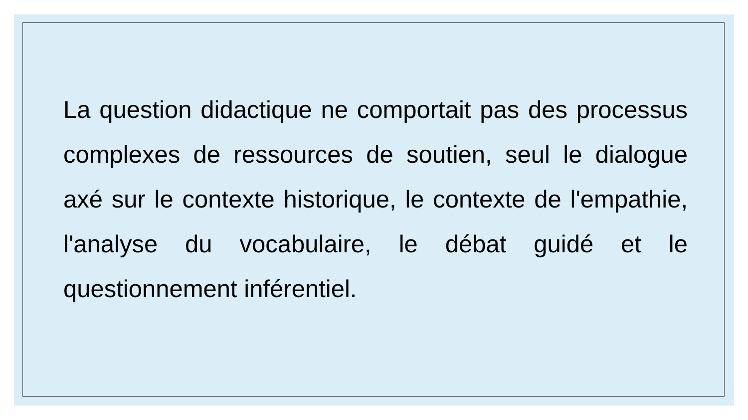La question didactique ne comportait pas des processus complexes de ressources de soutien, seul le dialogue axé sur le contexte historique, le contexte de l'empathie, l'analyse du vocabulaire, le débat guidé et le questionnement inférentiel.